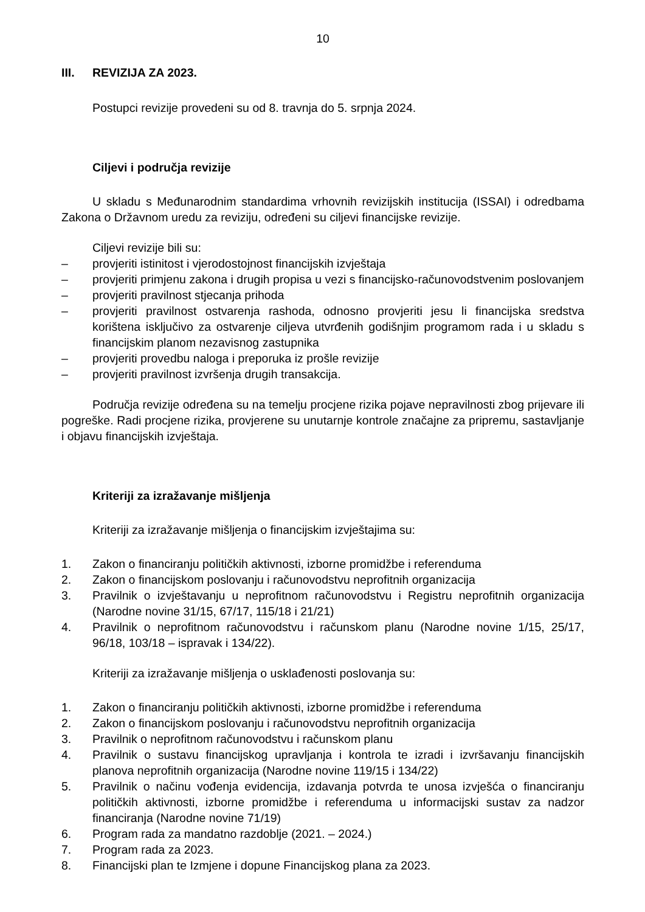10
III. REVIZIJA ZA 2023.
Postupci revizije provedeni su od 8. travnja do 5. srpnja 2024.
Ciljevi i područja revizije
U skladu s Međunarodnim standardima vrhovnih revizijskih institucija (ISSAI) i odredbama Zakona o Državnom uredu za reviziju, određeni su ciljevi financijske revizije.
Ciljevi revizije bili su:
– provjeriti istinitost i vjerodostojnost financijskih izvještaja
– provjeriti primjenu zakona i drugih propisa u vezi s financijsko-računovodstvenim poslovanjem
– provjeriti pravilnost stjecanja prihoda
– provjeriti pravilnost ostvarenja rashoda, odnosno provjeriti jesu li financijska sredstva korištena isključivo za ostvarenje ciljeva utvrđenih godišnjim programom rada i u skladu s financijskim planom nezavisnog zastupnika
– provjeriti provedbu naloga i preporuka iz prošle revizije
– provjeriti pravilnost izvršenja drugih transakcija.
Područja revizije određena su na temelju procjene rizika pojave nepravilnosti zbog prijevare ili pogreške. Radi procjene rizika, provjerene su unutarnje kontrole značajne za pripremu, sastavljanje i objavu financijskih izvještaja.
Kriteriji za izražavanje mišljenja
Kriteriji za izražavanje mišljenja o financijskim izvještajima su:
1. Zakon o financiranju političkih aktivnosti, izborne promidžbe i referenduma
2. Zakon o financijskom poslovanju i računovodstvu neprofitnih organizacija
3. Pravilnik o izvještavanju u neprofitnom računovodstvu i Registru neprofitnih organizacija (Narodne novine 31/15, 67/17, 115/18 i 21/21)
4. Pravilnik o neprofitnom računovodstvu i računskom planu (Narodne novine 1/15, 25/17, 96/18, 103/18 – ispravak i 134/22).
Kriteriji za izražavanje mišljenja o usklađenosti poslovanja su:
1. Zakon o financiranju političkih aktivnosti, izborne promidžbe i referenduma
2. Zakon o financijskom poslovanju i računovodstvu neprofitnih organizacija
3. Pravilnik o neprofitnom računovodstvu i računskom planu
4. Pravilnik o sustavu financijskog upravljanja i kontrola te izradi i izvršavanju financijskih planova neprofitnih organizacija (Narodne novine 119/15 i 134/22)
5. Pravilnik o načinu vođenja evidencija, izdavanja potvrda te unosa izvješća o financiranju političkih aktivnosti, izborne promidžbe i referenduma u informacijski sustav za nadzor financiranja (Narodne novine 71/19)
6. Program rada za mandatno razdoblje (2021. – 2024.)
7. Program rada za 2023.
8. Financijski plan te Izmjene i dopune Financijskog plana za 2023.